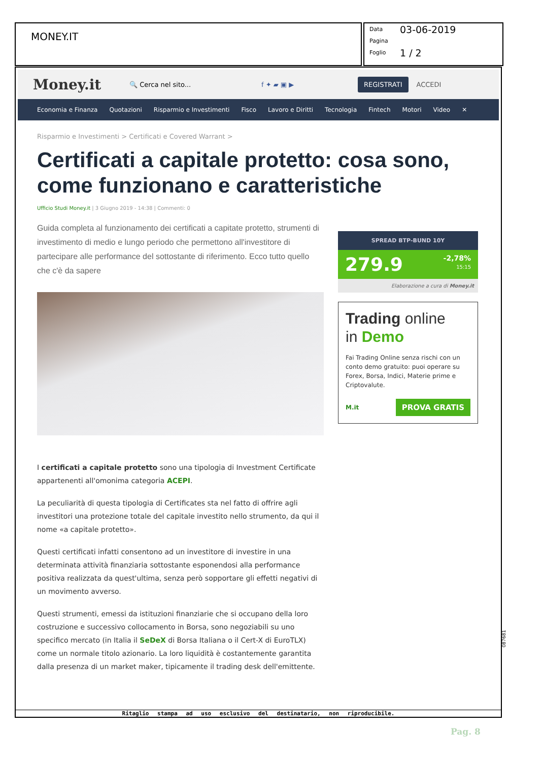MONEY.IT
Data 03-06-2019
Pagina
Foglio 1 / 2
Money.it
🔍 Cerca nel sito... f ✦ ▰ ▣ ▶
REGISTRATI
ACCEDI
Economia e Finanza Quotazioni Risparmio e Investimenti Fisco Lavoro e Diritti Tecnologia Fintech Motori Video ✕
Risparmio e Investimenti > Certificati e Covered Warrant >
Certificati a capitale protetto: cosa sono, come funzionano e caratteristiche
Ufficio Studi Money.it | 3 Giugno 2019 - 14:38 | Commenti: 0
Guida completa al funzionamento dei certificati a capitate protetto, strumenti di investimento di medio e lungo periodo che permettono all'investitore di partecipare alle performance del sottostante di riferimento. Ecco tutto quello che c'è da sapere
I certificati a capitale protetto sono una tipologia di Investment Certificate appartenenti all'omonima categoria ACEPI.
La peculiarità di questa tipologia di Certificates sta nel fatto di offrire agli investitori una protezione totale del capitale investito nello strumento, da qui il nome «a capitale protetto».
Questi certificati infatti consentono ad un investitore di investire in una determinata attività finanziaria sottostante esponendosi alla performance positiva realizzata da quest'ultima, senza però sopportare gli effetti negativi di un movimento avverso.
Questi strumenti, emessi da istituzioni finanziarie che si occupano della loro costruzione e successivo collocamento in Borsa, sono negoziabili su uno specifico mercato (in Italia il SeDeX di Borsa Italiana o il Cert-X di EuroTLX) come un normale titolo azionario. La loro liquidità è costantemente garantita dalla presenza di un market maker, tipicamente il trading desk dell'emittente.
SPREAD BTP-BUND 10Y
279.9 -2,78%
15:15
Elaborazione a cura di Money.it
Trading online
in Demo
Fai Trading Online senza rischi con un conto demo gratuito: puoi operare su Forex, Borsa, Indici, Materie prime e Criptovalute.
M.it PROVA GRATIS
Ritaglio stampa ad uso esclusivo del destinatario, non riproducibile.
087681
Pag. 8